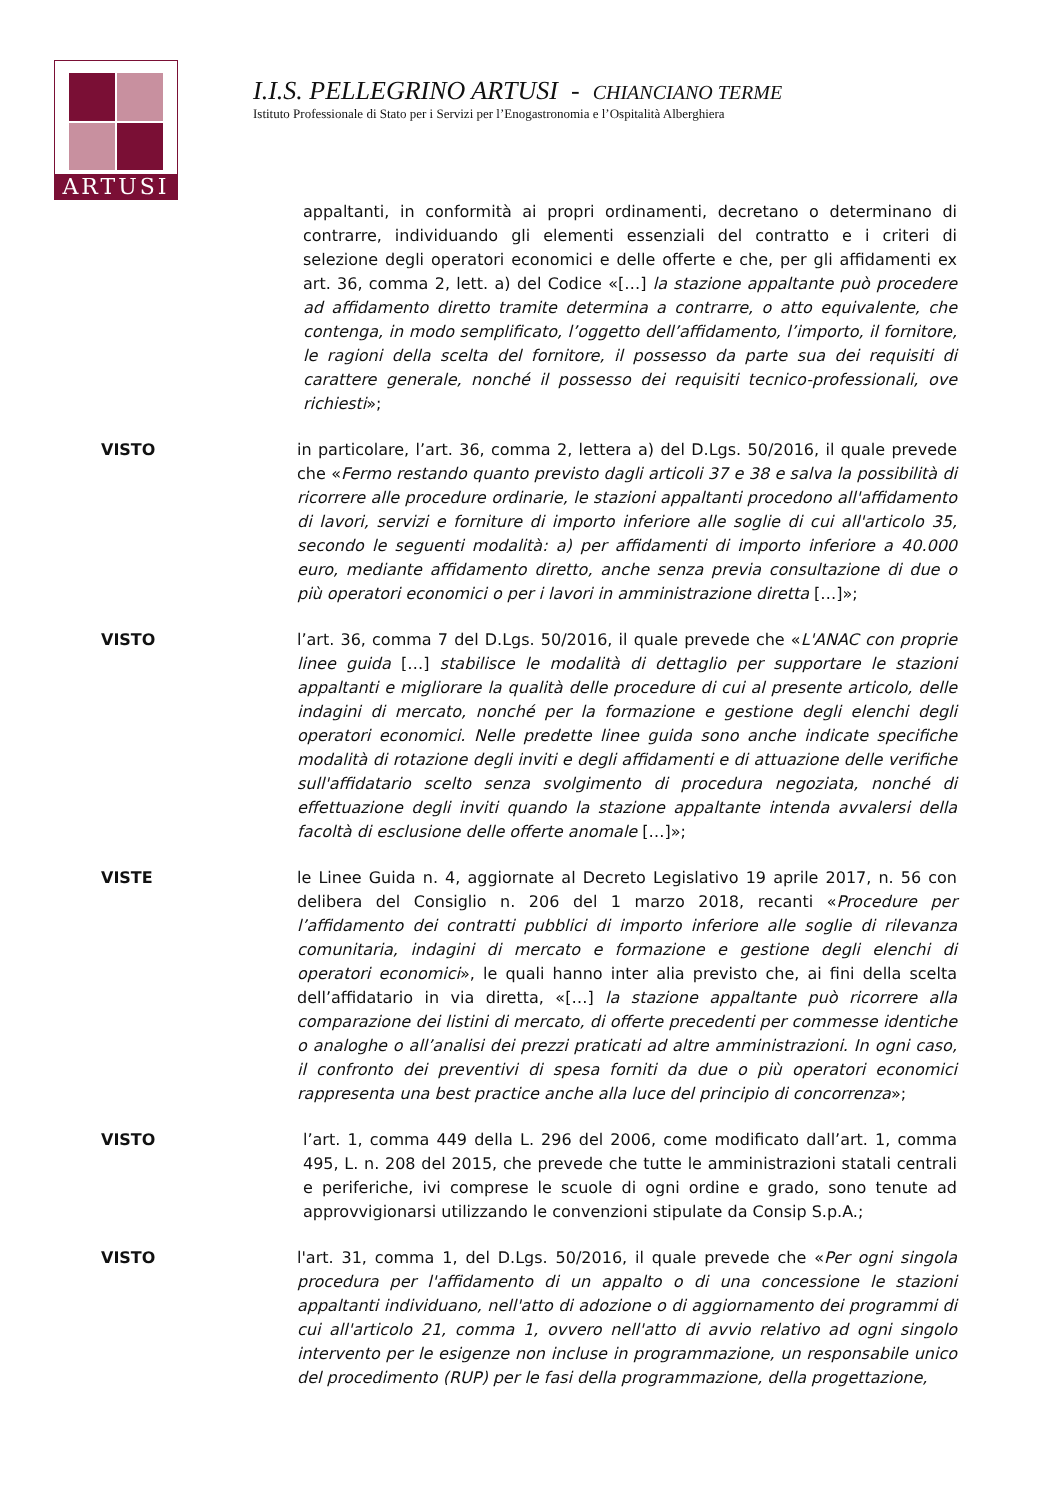ARTUSI
I.I.S. PELLEGRINO ARTUSI - CHIANCIANO TERME
Istituto Professionale di Stato per i Servizi per l’Enogastronomia e l’Ospitalità Alberghiera
appaltanti, in conformità ai propri ordinamenti, decretano o determinano di contrarre, individuando gli elementi essenziali del contratto e i criteri di selezione degli operatori economici e delle offerte e che, per gli affidamenti ex art. 36, comma 2, lett. a) del Codice «[…] la stazione appaltante può procedere ad affidamento diretto tramite determina a contrarre, o atto equivalente, che contenga, in modo semplificato, l’oggetto dell’affidamento, l’importo, il fornitore, le ragioni della scelta del fornitore, il possesso da parte sua dei requisiti di carattere generale, nonché il possesso dei requisiti tecnico-professionali, ove richiesti»;
VISTO in particolare, l’art. 36, comma 2, lettera a) del D.Lgs. 50/2016, il quale prevede che «Fermo restando quanto previsto dagli articoli 37 e 38 e salva la possibilità di ricorrere alle procedure ordinarie, le stazioni appaltanti procedono all'affidamento di lavori, servizi e forniture di importo inferiore alle soglie di cui all'articolo 35, secondo le seguenti modalità: a) per affidamenti di importo inferiore a 40.000 euro, mediante affidamento diretto, anche senza previa consultazione di due o più operatori economici o per i lavori in amministrazione diretta […]»;
VISTO l’art. 36, comma 7 del D.Lgs. 50/2016, il quale prevede che «L'ANAC con proprie linee guida […] stabilisce le modalità di dettaglio per supportare le stazioni appaltanti e migliorare la qualità delle procedure di cui al presente articolo, delle indagini di mercato, nonché per la formazione e gestione degli elenchi degli operatori economici. Nelle predette linee guida sono anche indicate specifiche modalità di rotazione degli inviti e degli affidamenti e di attuazione delle verifiche sull'affidatario scelto senza svolgimento di procedura negoziata, nonché di effettuazione degli inviti quando la stazione appaltante intenda avvalersi della facoltà di esclusione delle offerte anomale […]»;
VISTE le Linee Guida n. 4, aggiornate al Decreto Legislativo 19 aprile 2017, n. 56 con delibera del Consiglio n. 206 del 1 marzo 2018, recanti «Procedure per l’affidamento dei contratti pubblici di importo inferiore alle soglie di rilevanza comunitaria, indagini di mercato e formazione e gestione degli elenchi di operatori economici», le quali hanno inter alia previsto che, ai fini della scelta dell’affidatario in via diretta, «[…] la stazione appaltante può ricorrere alla comparazione dei listini di mercato, di offerte precedenti per commesse identiche o analoghe o all’analisi dei prezzi praticati ad altre amministrazioni. In ogni caso, il confronto dei preventivi di spesa forniti da due o più operatori economici rappresenta una best practice anche alla luce del principio di concorrenza»;
VISTO l’art. 1, comma 449 della L. 296 del 2006, come modificato dall’art. 1, comma 495, L. n. 208 del 2015, che prevede che tutte le amministrazioni statali centrali e periferiche, ivi comprese le scuole di ogni ordine e grado, sono tenute ad approvvigionarsi utilizzando le convenzioni stipulate da Consip S.p.A.;
VISTO l'art. 31, comma 1, del D.Lgs. 50/2016, il quale prevede che «Per ogni singola procedura per l'affidamento di un appalto o di una concessione le stazioni appaltanti individuano, nell'atto di adozione o di aggiornamento dei programmi di cui all'articolo 21, comma 1, ovvero nell'atto di avvio relativo ad ogni singolo intervento per le esigenze non incluse in programmazione, un responsabile unico del procedimento (RUP) per le fasi della programmazione, della progettazione,